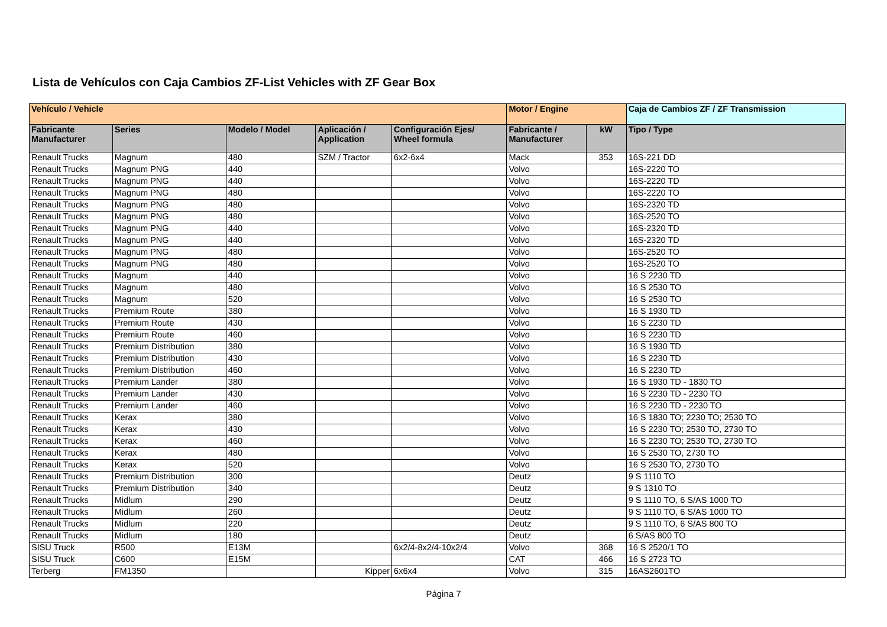Lista de Vehículos con Caja Cambios ZF-List Vehicles with ZF Gear Box
| Vehículo / Vehicle | | | | | Motor / Engine | | Caja de Cambios ZF / ZF Transmission |
| --- | --- | --- | --- | --- | --- | --- | --- |
| Fabricante Manufacturer | Series | Modelo / Model | Aplicación / Application | Configuración Ejes/ Wheel formula | Fabricante / Manufacturer | kW | Tipo / Type |
| Renault Trucks | Magnum | 480 | SZM / Tractor | 6x2-6x4 | Mack | 353 | 16S-221 DD |
| Renault Trucks | Magnum PNG | 440 | | | Volvo | | 16S-2220 TO |
| Renault Trucks | Magnum PNG | 440 | | | Volvo | | 16S-2220 TD |
| Renault Trucks | Magnum PNG | 480 | | | Volvo | | 16S-2220 TO |
| Renault Trucks | Magnum PNG | 480 | | | Volvo | | 16S-2320 TD |
| Renault Trucks | Magnum PNG | 480 | | | Volvo | | 16S-2520 TO |
| Renault Trucks | Magnum PNG | 440 | | | Volvo | | 16S-2320 TD |
| Renault Trucks | Magnum PNG | 440 | | | Volvo | | 16S-2320 TD |
| Renault Trucks | Magnum PNG | 480 | | | Volvo | | 16S-2520 TO |
| Renault Trucks | Magnum PNG | 480 | | | Volvo | | 16S-2520 TO |
| Renault Trucks | Magnum | 440 | | | Volvo | | 16 S 2230 TD |
| Renault Trucks | Magnum | 480 | | | Volvo | | 16 S 2530 TO |
| Renault Trucks | Magnum | 520 | | | Volvo | | 16 S 2530 TO |
| Renault Trucks | Premium Route | 380 | | | Volvo | | 16 S 1930 TD |
| Renault Trucks | Premium Route | 430 | | | Volvo | | 16 S 2230 TD |
| Renault Trucks | Premium Route | 460 | | | Volvo | | 16 S 2230 TD |
| Renault Trucks | Premium Distribution | 380 | | | Volvo | | 16 S 1930 TD |
| Renault Trucks | Premium Distribution | 430 | | | Volvo | | 16 S 2230 TD |
| Renault Trucks | Premium Distribution | 460 | | | Volvo | | 16 S 2230 TD |
| Renault Trucks | Premium Lander | 380 | | | Volvo | | 16 S 1930 TD - 1830 TO |
| Renault Trucks | Premium Lander | 430 | | | Volvo | | 16 S 2230 TD - 2230 TO |
| Renault Trucks | Premium Lander | 460 | | | Volvo | | 16 S 2230 TD - 2230 TO |
| Renault Trucks | Kerax | 380 | | | Volvo | | 16 S 1830 TO; 2230 TO; 2530 TO |
| Renault Trucks | Kerax | 430 | | | Volvo | | 16 S 2230 TO; 2530 TO, 2730 TO |
| Renault Trucks | Kerax | 460 | | | Volvo | | 16 S 2230 TO; 2530 TO, 2730 TO |
| Renault Trucks | Kerax | 480 | | | Volvo | | 16 S 2530 TO, 2730 TO |
| Renault Trucks | Kerax | 520 | | | Volvo | | 16 S 2530 TO, 2730 TO |
| Renault Trucks | Premium Distribution | 300 | | | Deutz | | 9 S 1110 TO |
| Renault Trucks | Premium Distribution | 340 | | | Deutz | | 9 S 1310 TO |
| Renault Trucks | Midlum | 290 | | | Deutz | | 9 S 1110 TO, 6 S/AS 1000 TO |
| Renault Trucks | Midlum | 260 | | | Deutz | | 9 S 1110 TO, 6 S/AS 1000 TO |
| Renault Trucks | Midlum | 220 | | | Deutz | | 9 S 1110 TO, 6 S/AS 800 TO |
| Renault Trucks | Midlum | 180 | | | Deutz | | 6 S/AS 800 TO |
| SISU Truck | R500 | E13M | | 6x2/4-8x2/4-10x2/4 | Volvo | 368 | 16 S 2520/1 TO |
| SISU Truck | C600 | E15M | | | CAT | 466 | 16 S 2723 TO |
| Terberg | FM1350 | | Kipper | 6x6x4 | Volvo | 315 | 16AS2601TO |
Página 7